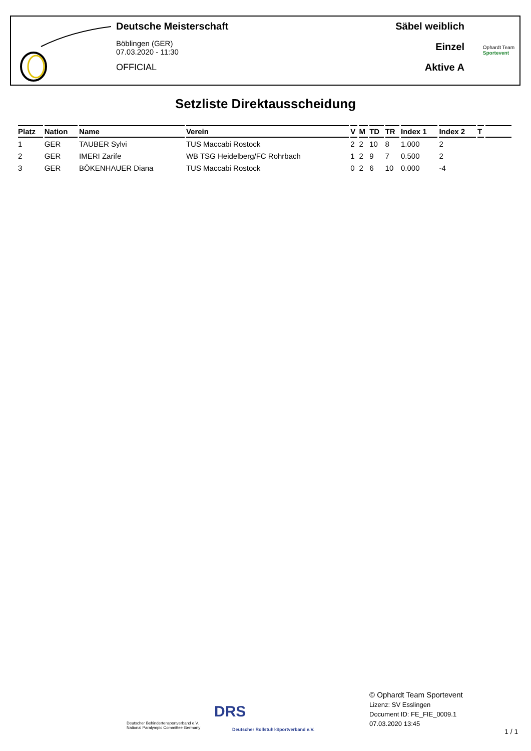Deutsche Meisterschaft
Böblingen (GER)
07.03.2020 - 11:30
OFFICIAL
Säbel weiblich
Einzel
Aktive A
Ophardt Team
Sportevent
Setzliste Direktausscheidung
| Platz | Nation | Name | Verein | V | M | TD | TR | Index 1 | Index 2 | T | |
| --- | --- | --- | --- | --- | --- | --- | --- | --- | --- | --- | --- |
| 1 | GER | TAUBER Sylvi | TUS Maccabi Rostock | 2 | 2 | 10 | 8 | 1.000 | 2 | | |
| 2 | GER | IMERI Zarife | WB TSG Heidelberg/FC Rohrbach | 1 | 2 | 9 | 7 | 0.500 | 2 | | |
| 3 | GER | BÖKENHAUER Diana | TUS Maccabi Rostock | 0 | 2 | 6 | 10 | 0.000 | -4 | | |
Deutscher Behindertensportverband e.V.
National Paralympic Committee Germany
DRS
Deutscher Rollstuhl-Sportverband e.V.
© Ophardt Team Sportevent
Lizenz: SV Esslingen
Document ID: FE_FIE_0009.1
07.03.2020 13:45
1 / 1